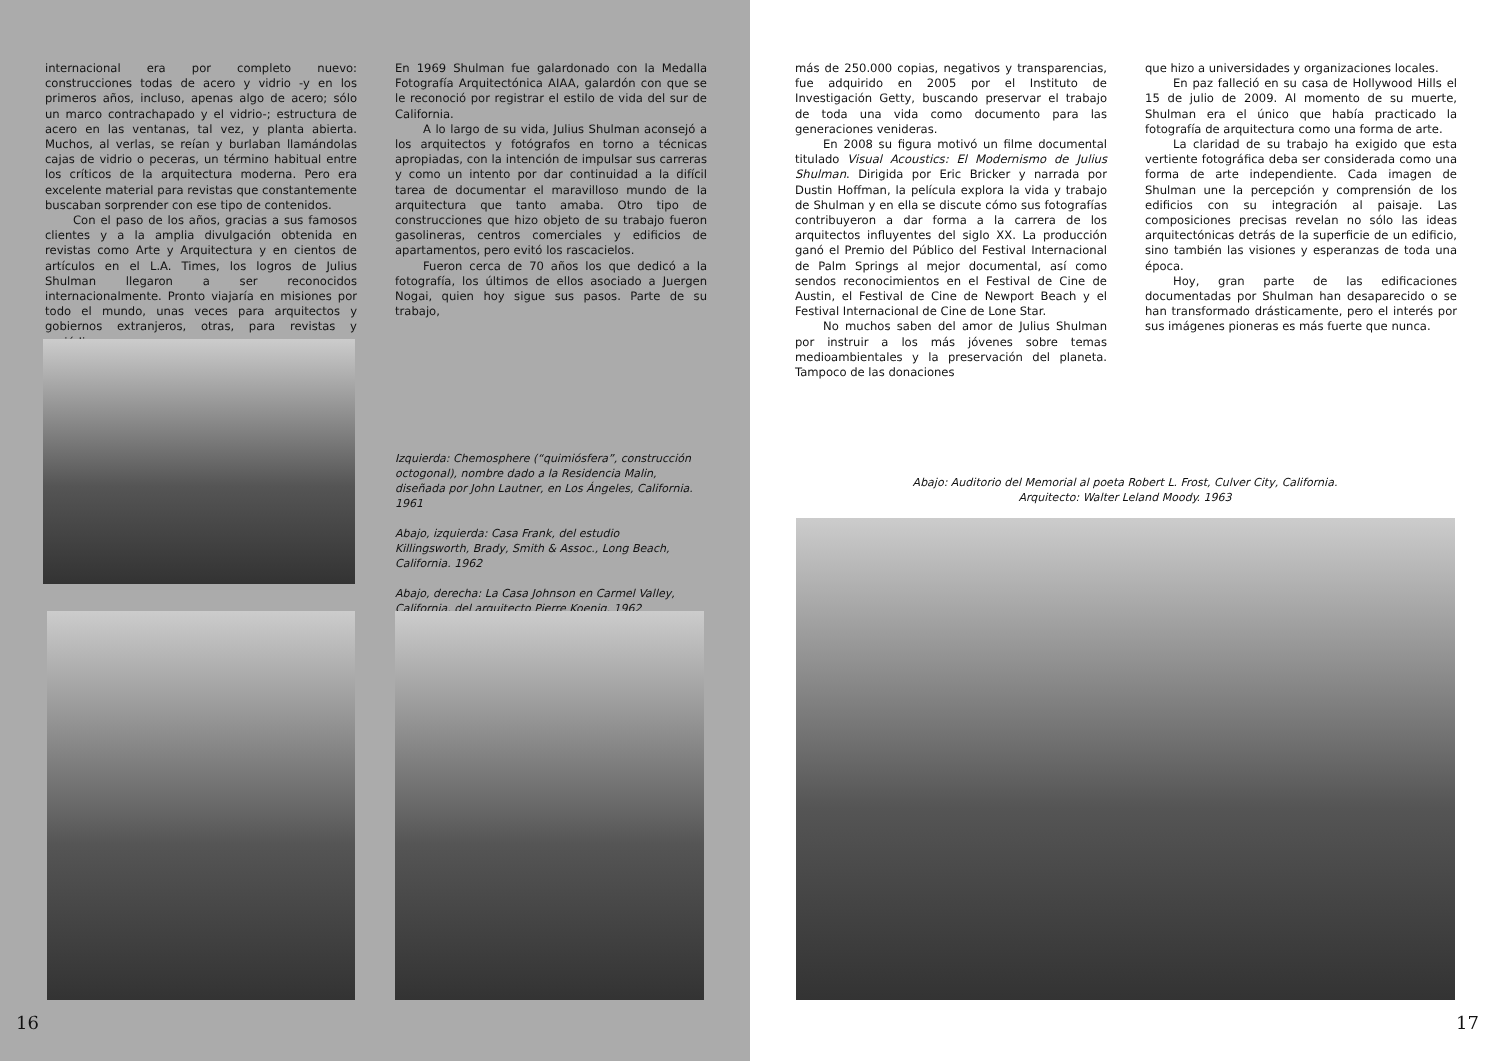internacional era por completo nuevo: construcciones todas de acero y vidrio -y en los primeros años, incluso, apenas algo de acero; sólo un marco contrachapado y el vidrio-; estructura de acero en las ventanas, tal vez, y planta abierta. Muchos, al verlas, se reían y burlaban llamándolas cajas de vidrio o peceras, un término habitual entre los críticos de la arquitectura moderna. Pero era excelente material para revistas que constantemente buscaban sorprender con ese tipo de contenidos.
Con el paso de los años, gracias a sus famosos clientes y a la amplia divulgación obtenida en revistas como Arte y Arquitectura y en cientos de artículos en el L.A. Times, los logros de Julius Shulman llegaron a ser reconocidos internacionalmente. Pronto viajaría en misiones por todo el mundo, unas veces para arquitectos y gobiernos extranjeros, otras, para revistas y periódicos.
En 1969 Shulman fue galardonado con la Medalla Fotografía Arquitectónica AIAA, galardón con que se le reconoció por registrar el estilo de vida del sur de California.
A lo largo de su vida, Julius Shulman aconsejó a los arquitectos y fotógrafos en torno a técnicas apropiadas, con la intención de impulsar sus carreras y como un intento por dar continuidad a la difícil tarea de documentar el maravilloso mundo de la arquitectura que tanto amaba. Otro tipo de construcciones que hizo objeto de su trabajo fueron gasolineras, centros comerciales y edificios de apartamentos, pero evitó los rascacielos.
Fueron cerca de 70 años los que dedicó a la fotografía, los últimos de ellos asociado a Juergen Nogai, quien hoy sigue sus pasos. Parte de su trabajo,
Izquierda: Chemosphere (“quimiósfera”, construcción octogonal), nombre dado a la Residencia Malin, diseñada por John Lautner, en Los Ángeles, California. 1961
Abajo, izquierda: Casa Frank, del estudio Killingsworth, Brady, Smith & Assoc., Long Beach, California. 1962
Abajo, derecha: La Casa Johnson en Carmel Valley, California, del arquitecto Pierre Koenig. 1962
16
más de 250.000 copias, negativos y transparencias, fue adquirido en 2005 por el Instituto de Investigación Getty, buscando preservar el trabajo de toda una vida como documento para las generaciones venideras.
En 2008 su figura motivó un filme documental titulado Visual Acoustics: El Modernismo de Julius Shulman. Dirigida por Eric Bricker y narrada por Dustin Hoffman, la película explora la vida y trabajo de Shulman y en ella se discute cómo sus fotografías contribuyeron a dar forma a la carrera de los arquitectos influyentes del siglo XX. La producción ganó el Premio del Público del Festival Internacional de Palm Springs al mejor documental, así como sendos reconocimientos en el Festival de Cine de Austin, el Festival de Cine de Newport Beach y el Festival Internacional de Cine de Lone Star.
No muchos saben del amor de Julius Shulman por instruir a los más jóvenes sobre temas medioambientales y la preservación del planeta. Tampoco de las donaciones
que hizo a universidades y organizaciones locales.
En paz falleció en su casa de Hollywood Hills el 15 de julio de 2009. Al momento de su muerte, Shulman era el único que había practicado la fotografía de arquitectura como una forma de arte.
La claridad de su trabajo ha exigido que esta vertiente fotográfica deba ser considerada como una forma de arte independiente. Cada imagen de Shulman une la percepción y comprensión de los edificios con su integración al paisaje. Las composiciones precisas revelan no sólo las ideas arquitectónicas detrás de la superficie de un edificio, sino también las visiones y esperanzas de toda una época.
Hoy, gran parte de las edificaciones documentadas por Shulman han desaparecido o se han transformado drásticamente, pero el interés por sus imágenes pioneras es más fuerte que nunca.
Abajo: Auditorio del Memorial al poeta Robert L. Frost, Culver City, California.
Arquitecto: Walter Leland Moody. 1963
17